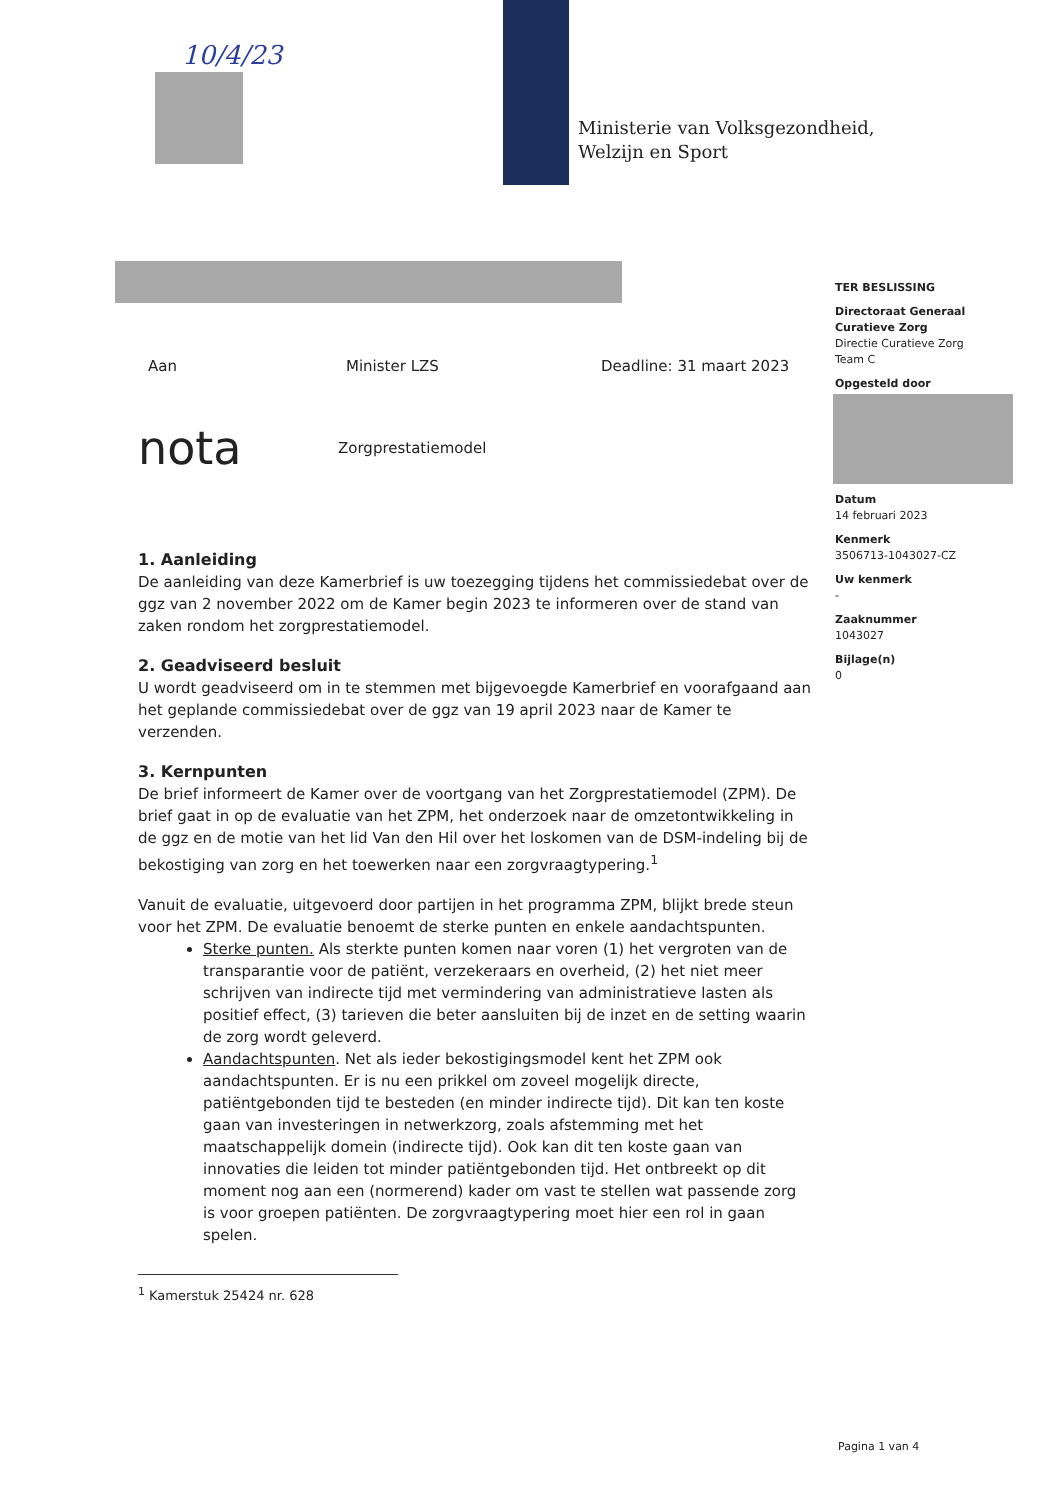10/4/23
Ministerie van Volksgezondheid,
Welzijn en Sport
TER BESLISSING
Directoraat Generaal
Curatieve Zorg
Directie Curatieve Zorg
Team C
Opgesteld door
Datum
14 februari 2023
Kenmerk
3506713-1043027-CZ
Uw kenmerk
-
Zaaknummer
1043027
Bijlage(n)
0
Aan Minister LZS Deadline: 31 maart 2023
nota Zorgprestatiemodel
1. Aanleiding
De aanleiding van deze Kamerbrief is uw toezegging tijdens het commissiedebat over de ggz van 2 november 2022 om de Kamer begin 2023 te informeren over de stand van zaken rondom het zorgprestatiemodel.
2. Geadviseerd besluit
U wordt geadviseerd om in te stemmen met bijgevoegde Kamerbrief en voorafgaand aan het geplande commissiedebat over de ggz van 19 april 2023 naar de Kamer te verzenden.
3. Kernpunten
De brief informeert de Kamer over de voortgang van het Zorgprestatiemodel (ZPM). De brief gaat in op de evaluatie van het ZPM, het onderzoek naar de omzetontwikkeling in de ggz en de motie van het lid Van den Hil over het loskomen van de DSM-indeling bij de bekostiging van zorg en het toewerken naar een zorgvraagtypering.<sup>1</sup>
Vanuit de evaluatie, uitgevoerd door partijen in het programma ZPM, blijkt brede steun voor het ZPM. De evaluatie benoemt de sterke punten en enkele aandachtspunten.
Sterke punten. Als sterkte punten komen naar voren (1) het vergroten van de transparantie voor de patiënt, verzekeraars en overheid, (2) het niet meer schrijven van indirecte tijd met vermindering van administratieve lasten als positief effect, (3) tarieven die beter aansluiten bij de inzet en de setting waarin de zorg wordt geleverd.
Aandachtspunten. Net als ieder bekostigingsmodel kent het ZPM ook aandachtspunten. Er is nu een prikkel om zoveel mogelijk directe, patiëntgebonden tijd te besteden (en minder indirecte tijd). Dit kan ten koste gaan van investeringen in netwerkzorg, zoals afstemming met het maatschappelijk domein (indirecte tijd). Ook kan dit ten koste gaan van innovaties die leiden tot minder patiëntgebonden tijd. Het ontbreekt op dit moment nog aan een (normerend) kader om vast te stellen wat passende zorg is voor groepen patiënten. De zorgvraagtypering moet hier een rol in gaan spelen.
<sup>1</sup> Kamerstuk 25424 nr. 628
Pagina 1 van 4